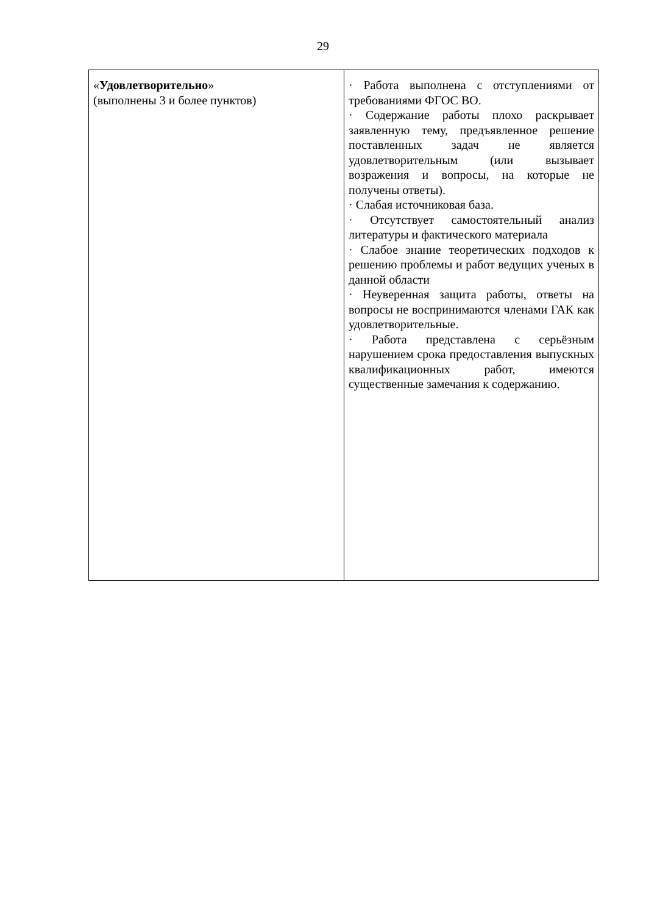29
| « Удовлетворительно » (выполнены 3 и более пунктов) | · Работа выполнена с отступлениями от требованиями ФГОС ВО. · Содержание работы плохо раскрывает заявленную тему, предъявленное решение поставленных задач не является удовлетворительным (или вызывает возражения и вопросы, на которые не получены ответы). · Слабая источниковая база. · Отсутствует самостоятельный анализ литературы и фактического материала · Слабое знание теоретических подходов к решению проблемы и работ ведущих ученых в данной области · Неуверенная защита работы, ответы на вопросы не воспринимаются членами ГАК как удовлетворительные. · Работа представлена с серьёзным нарушением срока предоставления выпускных квалификационных работ, имеются существенные замечания к содержанию. |